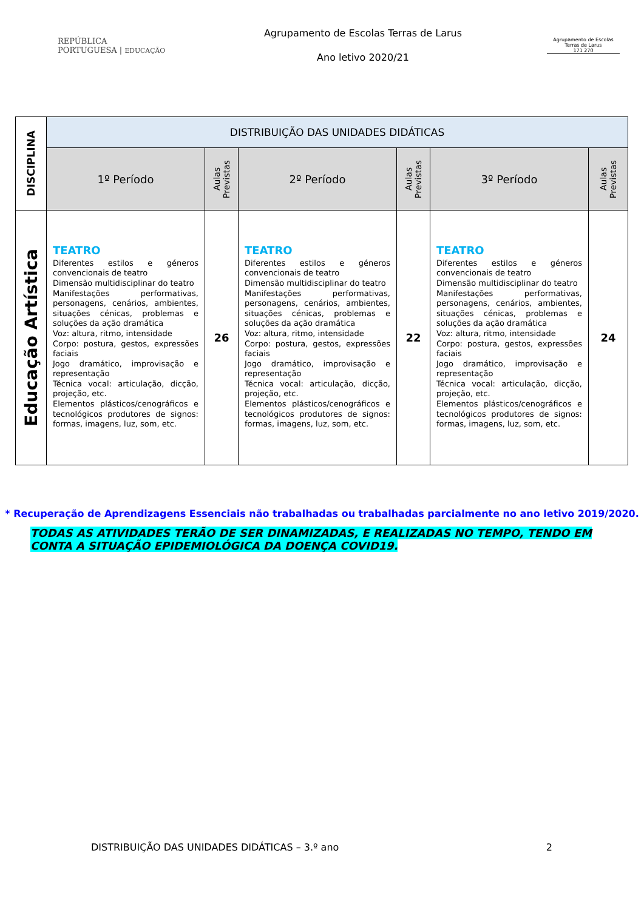REPÚBLICA
PORTUGUESA | EDUCAÇÃO
Agrupamento de Escolas Terras de Larus
Ano letivo 2020/21
Agrupamento de Escolas
Terras de Larus
171 270
| DISCIPLINA | DISTRIBUIÇÃO DAS UNIDADES DIDÁTICAS | | | | | |
| --- | --- | --- | --- | --- | --- | --- |
| | 1º Período | Aulas Previstas | 2º Período | Aulas Previstas | 3º Período | Aulas Previstas |
| Educação Artística | TEATRO Diferentes estilos e géneros convencionais de teatro Dimensão multidisciplinar do teatro Manifestações performativas, personagens, cenários, ambientes, situações cénicas, problemas e soluções da ação dramática Voz: altura, ritmo, intensidade Corpo: postura, gestos, expressões faciais Jogo dramático, improvisação e representação Técnica vocal: articulação, dicção, projeção, etc. Elementos plásticos/cenográficos e tecnológicos produtores de signos: formas, imagens, luz, som, etc. | 26 | TEATRO Diferentes estilos e géneros convencionais de teatro Dimensão multidisciplinar do teatro Manifestações performativas, personagens, cenários, ambientes, situações cénicas, problemas e soluções da ação dramática Voz: altura, ritmo, intensidade Corpo: postura, gestos, expressões faciais Jogo dramático, improvisação e representação Técnica vocal: articulação, dicção, projeção, etc. Elementos plásticos/cenográficos e tecnológicos produtores de signos: formas, imagens, luz, som, etc. | 22 | TEATRO Diferentes estilos e géneros convencionais de teatro Dimensão multidisciplinar do teatro Manifestações performativas, personagens, cenários, ambientes, situações cénicas, problemas e soluções da ação dramática Voz: altura, ritmo, intensidade Corpo: postura, gestos, expressões faciais Jogo dramático, improvisação e representação Técnica vocal: articulação, dicção, projeção, etc. Elementos plásticos/cenográficos e tecnológicos produtores de signos: formas, imagens, luz, som, etc. | 24 |
* Recuperação de Aprendizagens Essenciais não trabalhadas ou trabalhadas parcialmente no ano letivo 2019/2020.
TODAS AS ATIVIDADES TERÃO DE SER DINAMIZADAS, E REALIZADAS NO TEMPO, TENDO EM CONTA A SITUAÇÃO EPIDEMIOLÓGICA DA DOENÇA COVID19.
DISTRIBUIÇÃO DAS UNIDADES DIDÁTICAS – 3.º ano 2